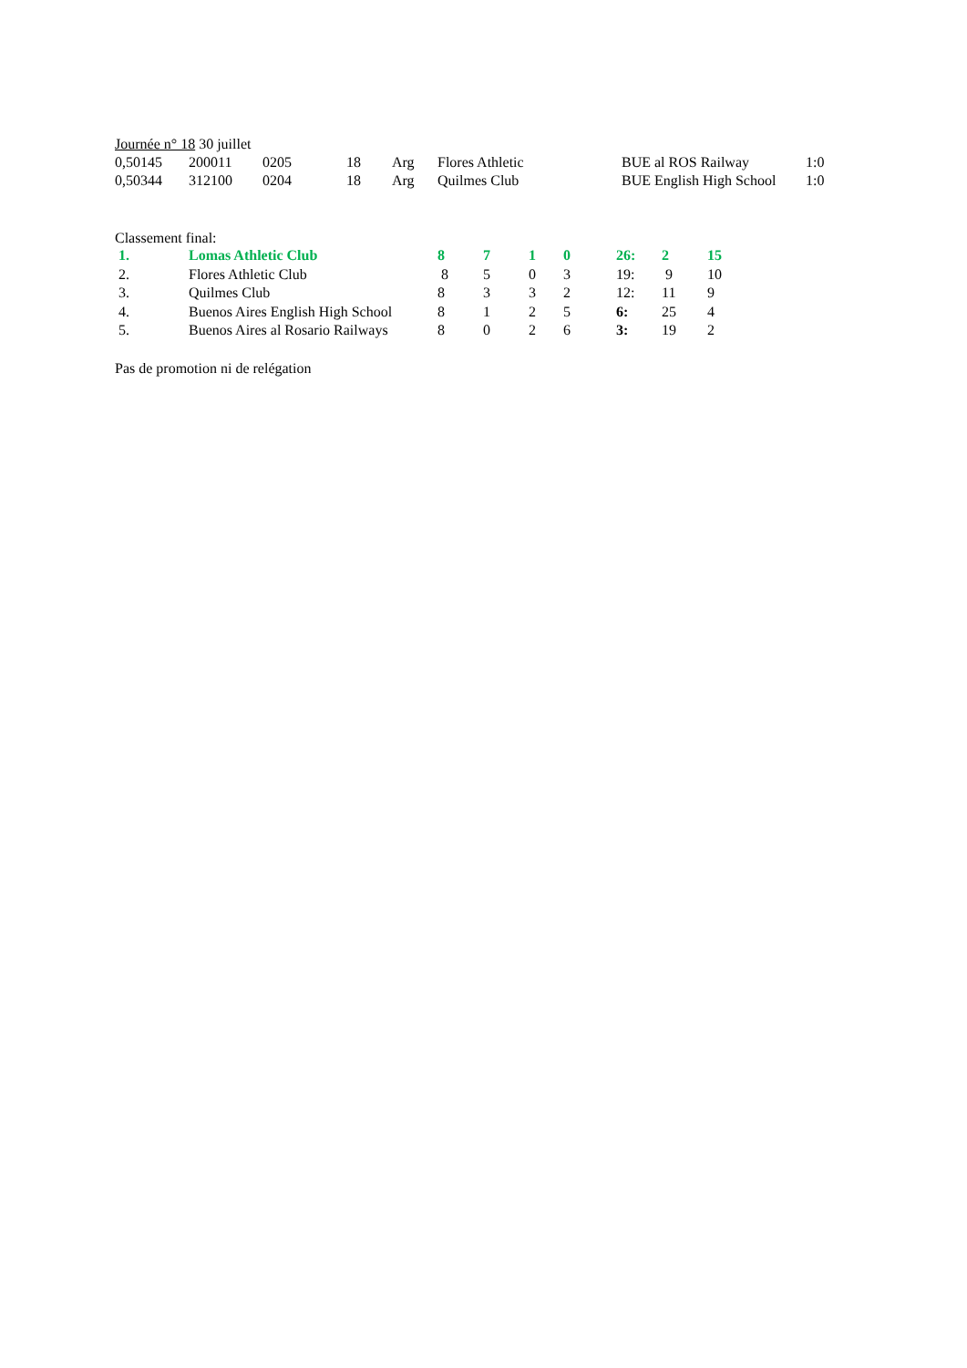Journée n° 18 30 juillet
| 0,50145 | 200011 | 0205 | 18 | Arg | Flores Athletic | BUE al ROS Railway | 1:0 |
| 0,50344 | 312100 | 0204 | 18 | Arg | Quilmes Club | BUE English High School | 1:0 |
Classement final:
| 1. | Lomas Athletic Club | 8 | 7 | 1 | 0 | 26: | 2 | 15 |
| 2. | Flores Athletic Club | 8 | 5 | 0 | 3 | 19: | 9 | 10 |
| 3. | Quilmes Club | 8 | 3 | 3 | 2 | 12: | 11 | 9 |
| 4. | Buenos Aires English High School | 8 | 1 | 2 | 5 | 6: | 25 | 4 |
| 5. | Buenos Aires al Rosario Railways | 8 | 0 | 2 | 6 | 3: | 19 | 2 |
Pas de promotion ni de relégation